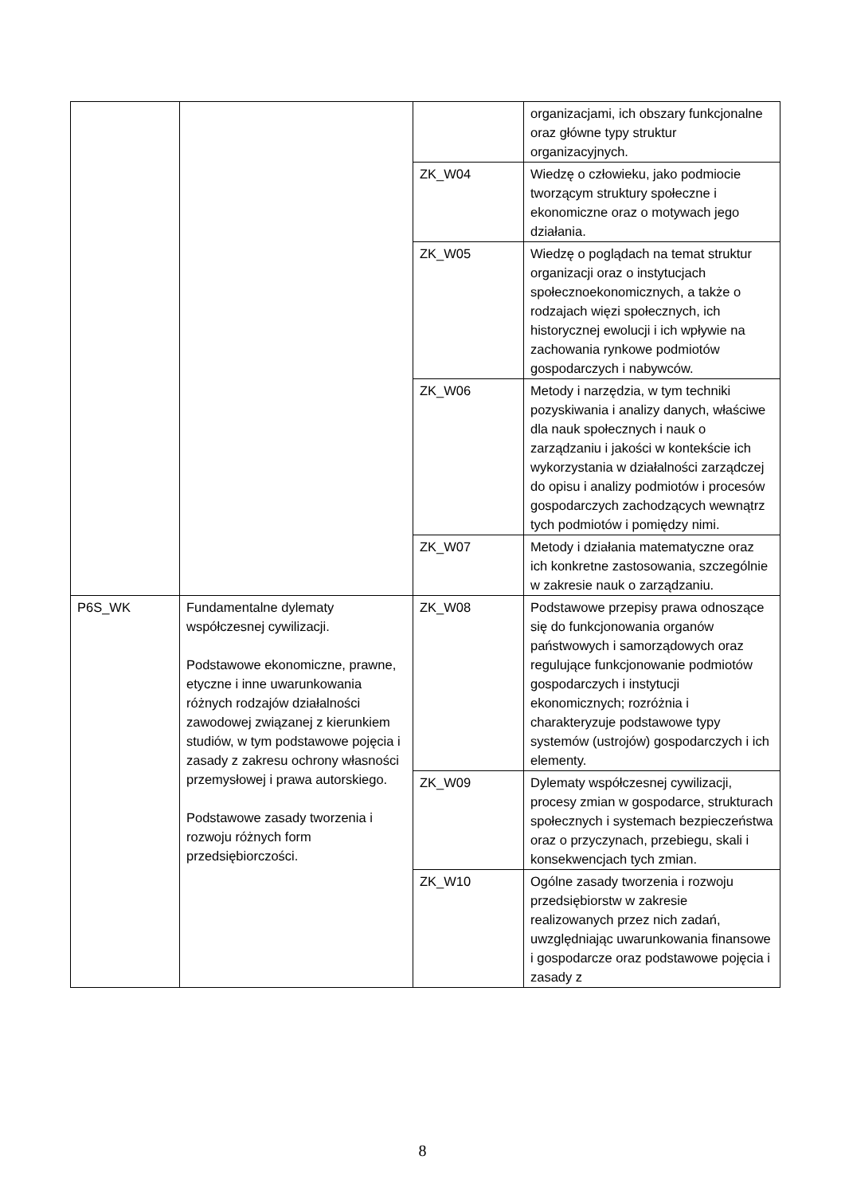| | | | organizacjami, ich obszary funkcjonalne oraz główne typy struktur organizacyjnych. |
| | | ZK_W04 | Wiedzę o człowieku, jako podmiocie tworzącym struktury społeczne i ekonomiczne oraz o motywach jego działania. |
| | | ZK_W05 | Wiedzę o poglądach na temat struktur organizacji oraz o instytucjach społecznoekonomicznych, a także o rodzajach więzi społecznych, ich historycznej ewolucji i ich wpływie na zachowania rynkowe podmiotów gospodarczych i nabywców. |
| | | ZK_W06 | Metody i narzędzia, w tym techniki pozyskiwania i analizy danych, właściwe dla nauk społecznych i nauk o zarządzaniu i jakości w kontekście ich wykorzystania w działalności zarządczej do opisu i analizy podmiotów i procesów gospodarczych zachodzących wewnątrz tych podmiotów i pomiędzy nimi. |
| | | ZK_W07 | Metody i działania matematyczne oraz ich konkretne zastosowania, szczególnie w zakresie nauk o zarządzaniu. |
| P6S_WK | Fundamentalne dylematy współczesnej cywilizacji. Podstawowe ekonomiczne, prawne, etyczne i inne uwarunkowania różnych rodzajów działalności zawodowej związanej z kierunkiem studiów, w tym podstawowe pojęcia i zasady z zakresu ochrony własności przemysłowej i prawa autorskiego. Podstawowe zasady tworzenia i rozwoju różnych form przedsiębiorczości. | ZK_W08 | Podstawowe przepisy prawa odnoszące się do funkcjonowania organów państwowych i samorządowych oraz regulujące funkcjonowanie podmiotów gospodarczych i instytucji ekonomicznych; rozróżnia i charakteryzuje podstawowe typy systemów (ustrojów) gospodarczych i ich elementy. |
| | | ZK_W09 | Dylematy współczesnej cywilizacji, procesy zmian w gospodarce, strukturach społecznych i systemach bezpieczeństwa oraz o przyczynach, przebiegu, skali i konsekwencjach tych zmian. |
| | | ZK_W10 | Ogólne zasady tworzenia i rozwoju przedsiębiorstw w zakresie realizowanych przez nich zadań, uwzględniając uwarunkowania finansowe i gospodarcze oraz podstawowe pojęcia i zasady z |
8